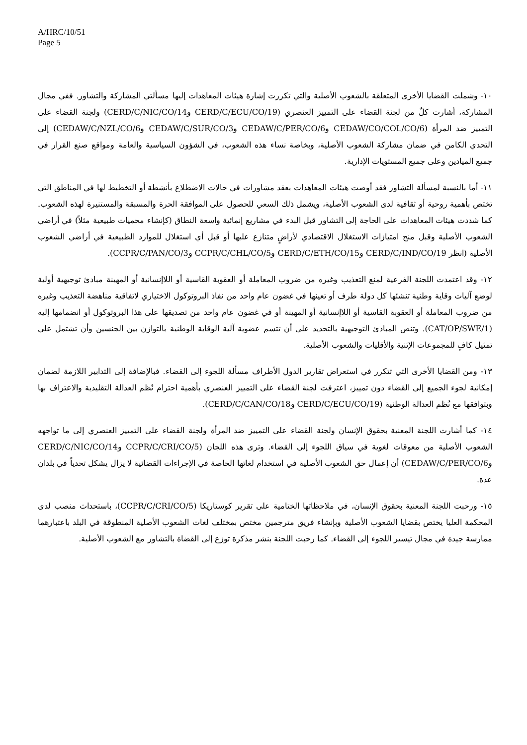A/HRC/10/51
Page 5
١٠- وشملت القضايا الأخرى المتعلقة بالشعوب الأصلية والتي تكررت إشارة هيئات المعاهدات إليها مسألتي المشاركة والتشاور. ففي مجال المشاركة، أشارت كلٌ من لجنة القضاء على التمييز العنصري (CERD/C/ECU/CO/19 وCERD/C/NIC/CO/14) ولجنة القضاء على التمييز ضد المرأة (CEDAW/CO/COL/CO/6 وCEDAW/C/PER/CO/6 وCEDAW/C/SUR/CO/3 وCEDAW/C/NZL/CO/6) إلى التحدي الكامن في ضمان مشاركة الشعوب الأصلية، وبخاصة نساء هذه الشعوب، في الشؤون السياسية والعامة ومواقع صنع القرار في جميع الميادين وعلى جميع المستويات الإدارية.
١١- أما بالنسبة لمسألة التشاور فقد أوصت هيئات المعاهدات بعقد مشاورات في حالات الاضطلاع بأنشطة أو التخطيط لها في المناطق التي تختص بأهمية روحية أو ثقافية لدى الشعوب الأصلية، ويشمل ذلك السعي للحصول على الموافقة الحرة والمسبقة والمستنيرة لهذه الشعوب. كما شددت هيئات المعاهدات على الحاجة إلى التشاور قبل البدء في مشاريع إنمائية واسعة النطاق (كإنشاء محميات طبيعية مثلاً) في أراضي الشعوب الأصلية وقبل منح امتيازات الاستغلال الاقتصادي لأراضٍ متنازع عليها أو قبل أي استغلال للموارد الطبيعية في أراضي الشعوب الأصلية (انظر CERD/C/IND/CO/19 وCERD/C/ETH/CO/15 وCCPR/C/CHL/CO/5 وCCPR/C/PAN/CO/3).
١٢- وقد اعتمدت اللجنة الفرعية لمنع التعذيب وغيره من ضروب المعاملة أو العقوبة القاسية أو اللاإنسانية أو المهينة مبادئ توجيهية أولية لوضع آليات وقاية وطنية تنشئها كل دولة طرف أو تعينها في غضون عام واحد من نفاذ البروتوكول الاختياري لاتفاقية مناهضة التعذيب وغيره من ضروب المعاملة أو العقوبة القاسية أو اللاإنسانية أو المهينة أو في غضون عام واحد من تصديقها على هذا البروتوكول أو انضمامها إليه (CAT/OP/SWE/1). وتنص المبادئ التوجيهية بالتحديد على أن تتسم عضوية آلية الوقاية الوطنية بالتوازن بين الجنسين وأن تشتمل على تمثيل كافٍ للمجموعات الإثنية والأقليات والشعوب الأصلية.
١٣- ومن القضايا الأخرى التي تتكرر في استعراض تقارير الدول الأطراف مسألة اللجوء إلى القضاء. فبالإضافة إلى التدابير اللازمة لضمان إمكانية لجوء الجميع إلى القضاء دون تمييز، اعترفت لجنة القضاء على التمييز العنصري بأهمية احترام نُظم العدالة التقليدية والاعتراف بها وبتوافقها مع نُظم العدالة الوطنية (CERD/C/ECU/CO/19 وCERD/C/CAN/CO/18).
١٤- كما أشارت اللجنة المعنية بحقوق الإنسان ولجنة القضاء على التمييز ضد المرأة ولجنة القضاء على التمييز العنصري إلى ما تواجهه الشعوب الأصلية من معوقات لغوية في سياق اللجوء إلى القضاء. وترى هذه اللجان (CCPR/C/CRI/CO/5 وCERD/C/NIC/CO/14 وCEDAW/C/PER/CO/6) أن إعمال حق الشعوب الأصلية في استخدام لغاتها الخاصة في الإجراءات القضائية لا يزال يشكل تحدياً في بلدان عدة.
١٥- ورحبت اللجنة المعنية بحقوق الإنسان، في ملاحظاتها الختامية على تقرير كوستاريكا (CCPR/C/CRI/CO/5)، باستحداث منصب لدى المحكمة العليا يختص بقضايا الشعوب الأصلية وبإنشاء فريق مترجمين مختص بمختلف لغات الشعوب الأصلية المنطوقة في البلد باعتبارهما ممارسة جيدة في مجال تيسير اللجوء إلى القضاء. كما رحبت اللجنة بنشر مذكرة توزع إلى القضاة بالتشاور مع الشعوب الأصلية.